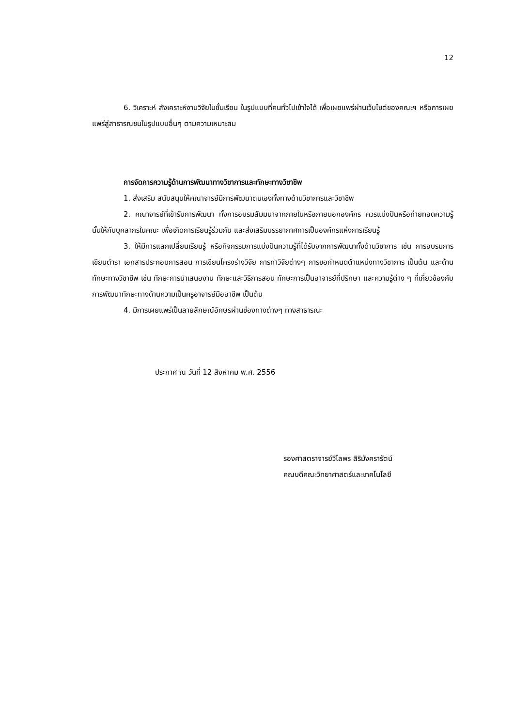12
6. วิเคราะห์ สังเคราะห์งานวิจัยในชั้นเรียน ในรูปแบบที่คนทั่วไปเข้าใจได้ เพื่อเผยแพร่ผ่านเว็บไซต์ของคณะฯ หรือการเผยแพร่สู่สาธารณชนในรูปแบบอื่นๆ ตามความเหมาะสม
การจัดการความรู้ด้านการพัฒนาทางวิชาการและทักษะทางวิชาชีพ
1. ส่งเสริม สนับสนุนให้คณาจารย์มีการพัฒนาตนเองทั้งทางด้านวิชาการและวิชาชีพ
2. คณาจารย์ที่เข้ารับการพัฒนา ทั้งการอบรมสัมมนาจากภายในหรือภายนอกองค์กร ควรแบ่งปันหรือถ่ายทอดความรู้นั้นให้กับบุคลากรในคณะ เพื่อเกิดการเรียนรู้ร่วมกัน และส่งเสริมบรรยากาศการเป็นองค์กรแห่งการเรียนรู้
3. ให้มีการแลกเปลี่ยนเรียนรู้ หรือกิจกรรมการแบ่งปันความรู้ที่ได้รับจากการพัฒนาทั้งด้านวิชาการ เช่น การอบรมการเขียนตำรา เอกสารประกอบการสอน การเขียนโครงร่างวิจัย การทำวิจัยต่างๆ การขอกำหนดตำแหน่งทางวิชาการ เป็นต้น และด้านทักษะทางวิชาชีพ เช่น ทักษะการนำเสนองาน ทักษะและวิธีการสอน ทักษะการเป็นอาจารย์ที่ปรึกษา และความรู้ต่าง ๆ ที่เกี่ยวข้องกับการพัฒนาทักษะทางด้านความเป็นครูอาจารย์มืออาชีพ เป็นต้น
4. มีการเผยแพร่เป็นลายลักษณ์อักษรผ่านช่องทางต่างๆ ทางสาธารณะ
ประกาศ ณ วันที่ 12 สิงหาคม พ.ศ. 2556
รองศาสตราจารย์วิไลพร สิริมังครารัตน์
คณบดีคณะวิทยาศาสตร์และเทคโนโลยี